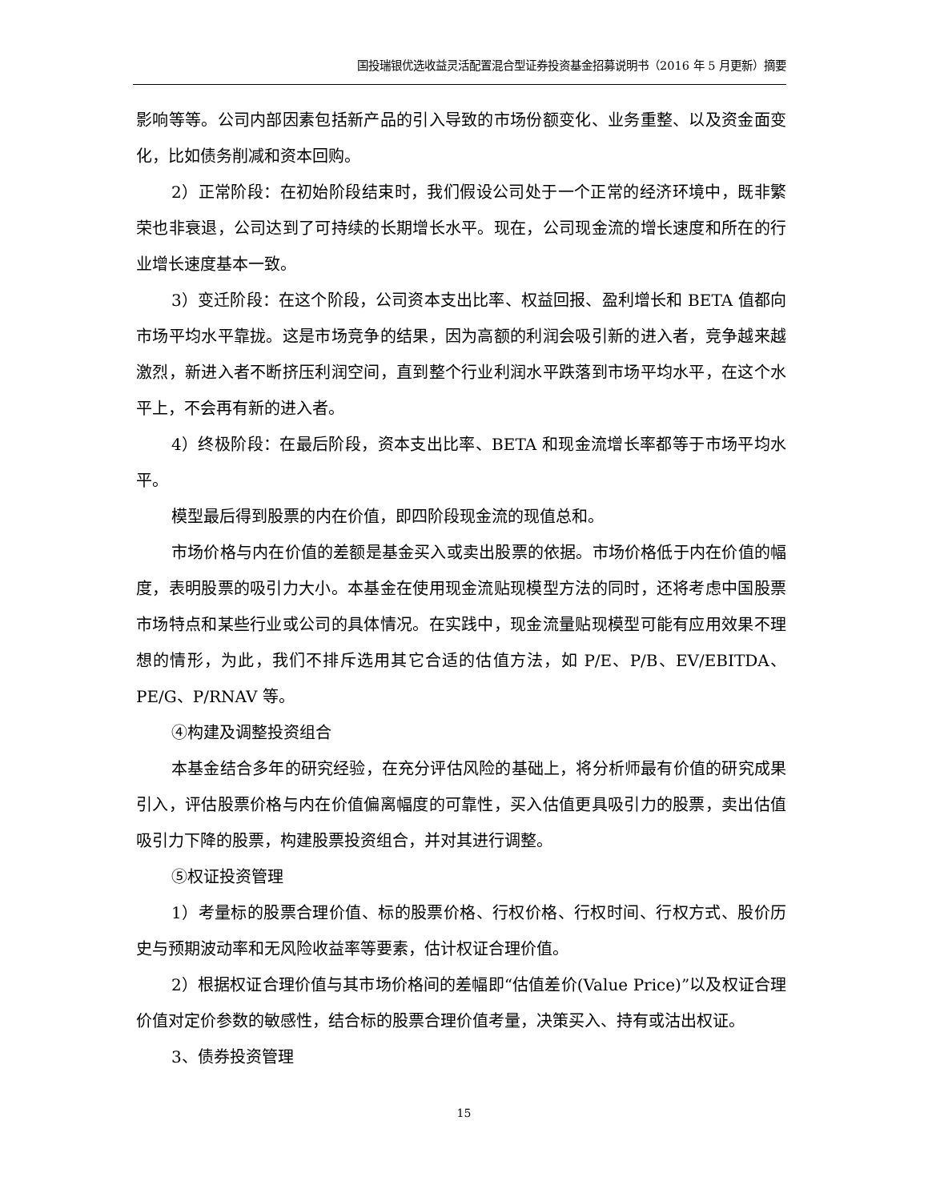国投瑞银优选收益灵活配置混合型证券投资基金招募说明书（2016 年 5 月更新）摘要
影响等等。公司内部因素包括新产品的引入导致的市场份额变化、业务重整、以及资金面变化，比如债务削减和资本回购。
2）正常阶段：在初始阶段结束时，我们假设公司处于一个正常的经济环境中，既非繁荣也非衰退，公司达到了可持续的长期增长水平。现在，公司现金流的增长速度和所在的行业增长速度基本一致。
3）变迁阶段：在这个阶段，公司资本支出比率、权益回报、盈利增长和 BETA 值都向市场平均水平靠拢。这是市场竞争的结果，因为高额的利润会吸引新的进入者，竞争越来越激烈，新进入者不断挤压利润空间，直到整个行业利润水平跌落到市场平均水平，在这个水平上，不会再有新的进入者。
4）终极阶段：在最后阶段，资本支出比率、BETA 和现金流增长率都等于市场平均水平。
模型最后得到股票的内在价值，即四阶段现金流的现值总和。
市场价格与内在价值的差额是基金买入或卖出股票的依据。市场价格低于内在价值的幅度，表明股票的吸引力大小。本基金在使用现金流贴现模型方法的同时，还将考虑中国股票市场特点和某些行业或公司的具体情况。在实践中，现金流量贴现模型可能有应用效果不理想的情形，为此，我们不排斥选用其它合适的估值方法，如 P/E、P/B、EV/EBITDA、PE/G、P/RNAV 等。
④构建及调整投资组合
本基金结合多年的研究经验，在充分评估风险的基础上，将分析师最有价值的研究成果引入，评估股票价格与内在价值偏离幅度的可靠性，买入估值更具吸引力的股票，卖出估值吸引力下降的股票，构建股票投资组合，并对其进行调整。
⑤权证投资管理
1）考量标的股票合理价值、标的股票价格、行权价格、行权时间、行权方式、股价历史与预期波动率和无风险收益率等要素，估计权证合理价值。
2）根据权证合理价值与其市场价格间的差幅即“估值差价(Value Price)”以及权证合理价值对定价参数的敏感性，结合标的股票合理价值考量，决策买入、持有或沽出权证。
3、债券投资管理
15